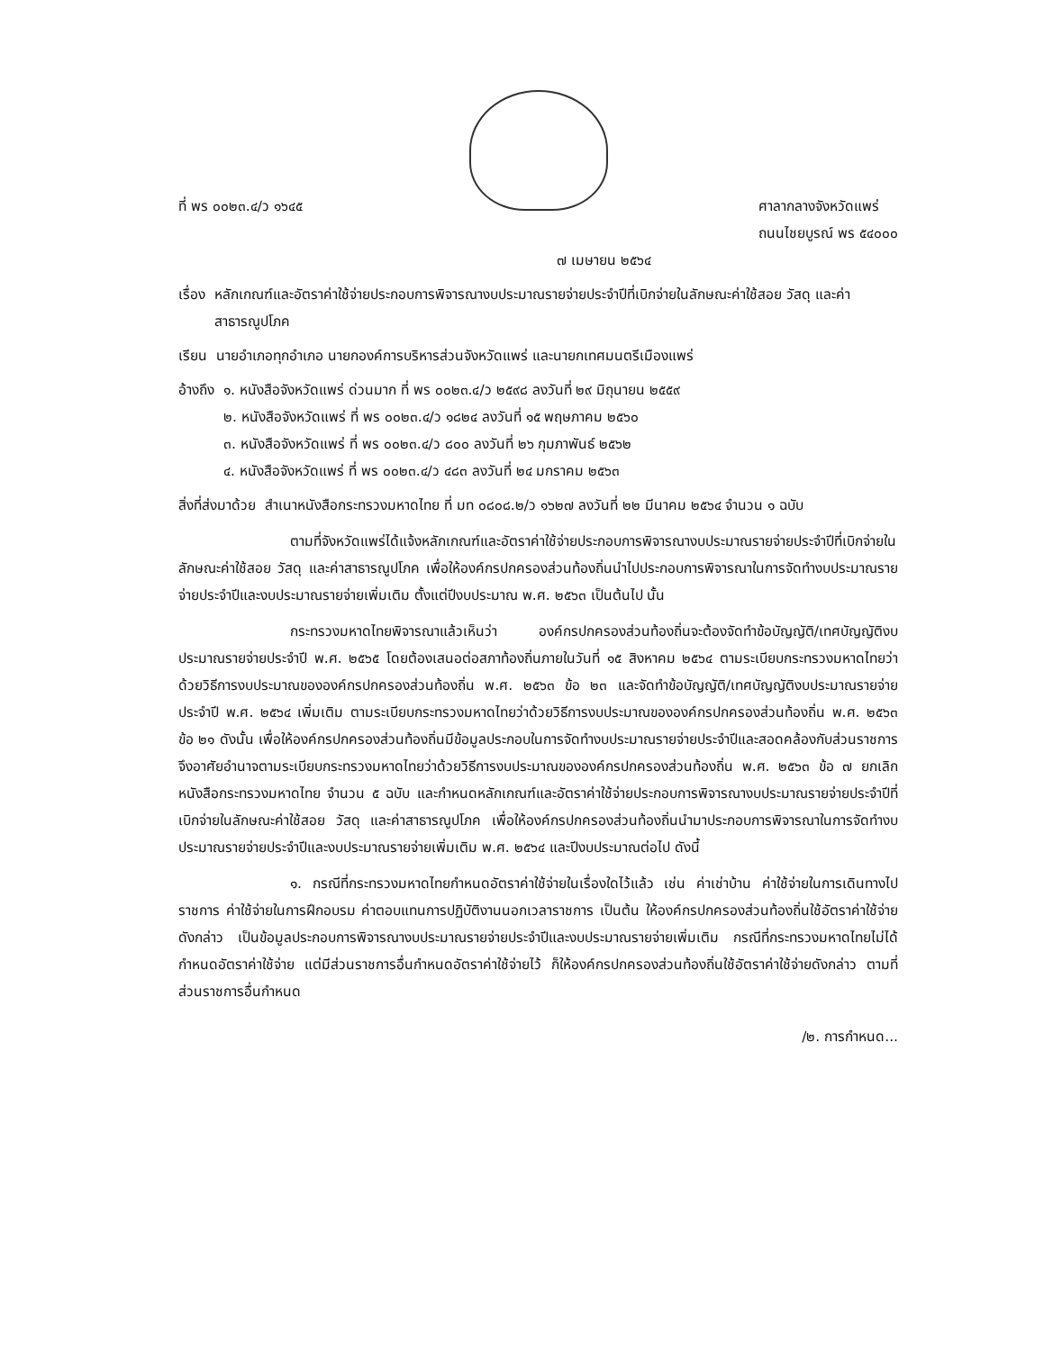ที่ พร ๐๐๒๓.๔/ว ๑๖๔๕ ศาลากลางจังหวัดแพร่
ถนนไชยบูรณ์ พร ๕๔๐๐๐
๗ เมษายน ๒๕๖๔
เรื่อง หลักเกณฑ์และอัตราค่าใช้จ่ายประกอบการพิจารณางบประมาณรายจ่ายประจำปีที่เบิกจ่ายในลักษณะค่าใช้สอย วัสดุ และค่าสาธารณูปโภค
เรียน นายอำเภอทุกอำเภอ นายกองค์การบริหารส่วนจังหวัดแพร่ และนายกเทศมนตรีเมืองแพร่
อ้างถึง ๑. หนังสือจังหวัดแพร่ ด่วนมาก ที่ พร ๐๐๒๓.๔/ว ๒๕๙๘ ลงวันที่ ๒๙ มิถุนายน ๒๕๕๙
๒. หนังสือจังหวัดแพร่ ที่ พร ๐๐๒๓.๔/ว ๑๘๒๔ ลงวันที่ ๑๕ พฤษภาคม ๒๕๖๐
๓. หนังสือจังหวัดแพร่ ที่ พร ๐๐๒๓.๔/ว ๘๐๐ ลงวันที่ ๒๖ กุมภาพันธ์ ๒๕๖๒
๔. หนังสือจังหวัดแพร่ ที่ พร ๐๐๒๓.๔/ว ๔๘๓ ลงวันที่ ๒๔ มกราคม ๒๕๖๓
สิ่งที่ส่งมาด้วย สำเนาหนังสือกระทรวงมหาดไทย ที่ มท ๐๘๐๘.๒/ว ๑๖๒๗ ลงวันที่ ๒๒ มีนาคม ๒๕๖๔ จำนวน ๑ ฉบับ
ตามที่จังหวัดแพร่ได้แจ้งหลักเกณฑ์และอัตราค่าใช้จ่ายประกอบการพิจารณางบประมาณรายจ่ายประจำปีที่เบิกจ่ายในลักษณะค่าใช้สอย วัสดุ และค่าสาธารณูปโภค เพื่อให้องค์กรปกครองส่วนท้องถิ่นนำไปประกอบการพิจารณาในการจัดทำงบประมาณรายจ่ายประจำปีและงบประมาณรายจ่ายเพิ่มเติม ตั้งแต่ปีงบประมาณ พ.ศ. ๒๕๖๓ เป็นต้นไป นั้น
กระทรวงมหาดไทยพิจารณาแล้วเห็นว่า องค์กรปกครองส่วนท้องถิ่นจะต้องจัดทำข้อบัญญัติ/เทศบัญญัติงบประมาณรายจ่ายประจำปี พ.ศ. ๒๕๖๕ โดยต้องเสนอต่อสภาท้องถิ่นภายในวันที่ ๑๕ สิงหาคม ๒๕๖๔ ตามระเบียบกระทรวงมหาดไทยว่าด้วยวิธีการงบประมาณขององค์กรปกครองส่วนท้องถิ่น พ.ศ. ๒๕๖๓ ข้อ ๒๓ และจัดทำข้อบัญญัติ/เทศบัญญัติงบประมาณรายจ่ายประจำปี พ.ศ. ๒๕๖๔ เพิ่มเติม ตามระเบียบกระทรวงมหาดไทยว่าด้วยวิธีการงบประมาณขององค์กรปกครองส่วนท้องถิ่น พ.ศ. ๒๕๖๓ ข้อ ๒๑ ดังนั้น เพื่อให้องค์กรปกครองส่วนท้องถิ่นมีข้อมูลประกอบในการจัดทำงบประมาณรายจ่ายประจำปีและสอดคล้องกับส่วนราชการ จึงอาศัยอำนาจตามระเบียบกระทรวงมหาดไทยว่าด้วยวิธีการงบประมาณขององค์กรปกครองส่วนท้องถิ่น พ.ศ. ๒๕๖๓ ข้อ ๗ ยกเลิกหนังสือกระทรวงมหาดไทย จำนวน ๕ ฉบับ และกำหนดหลักเกณฑ์และอัตราค่าใช้จ่ายประกอบการพิจารณางบประมาณรายจ่ายประจำปีที่เบิกจ่ายในลักษณะค่าใช้สอย วัสดุ และค่าสาธารณูปโภค เพื่อให้องค์กรปกครองส่วนท้องถิ่นนำมาประกอบการพิจารณาในการจัดทำงบประมาณรายจ่ายประจำปีและงบประมาณรายจ่ายเพิ่มเติม พ.ศ. ๒๕๖๔ และปีงบประมาณต่อไป ดังนี้
๑. กรณีที่กระทรวงมหาดไทยกำหนดอัตราค่าใช้จ่ายในเรื่องใดไว้แล้ว เช่น ค่าเช่าบ้าน ค่าใช้จ่ายในการเดินทางไปราชการ ค่าใช้จ่ายในการฝึกอบรม ค่าตอบแทนการปฏิบัติงานนอกเวลาราชการ เป็นต้น ให้องค์กรปกครองส่วนท้องถิ่นใช้อัตราค่าใช้จ่ายดังกล่าว เป็นข้อมูลประกอบการพิจารณางบประมาณรายจ่ายประจำปีและงบประมาณรายจ่ายเพิ่มเติม กรณีที่กระทรวงมหาดไทยไม่ได้กำหนดอัตราค่าใช้จ่าย แต่มีส่วนราชการอื่นกำหนดอัตราค่าใช้จ่ายไว้ ก็ให้องค์กรปกครองส่วนท้องถิ่นใช้อัตราค่าใช้จ่ายดังกล่าว ตามที่ส่วนราชการอื่นกำหนด
/๒. การกำหนด...